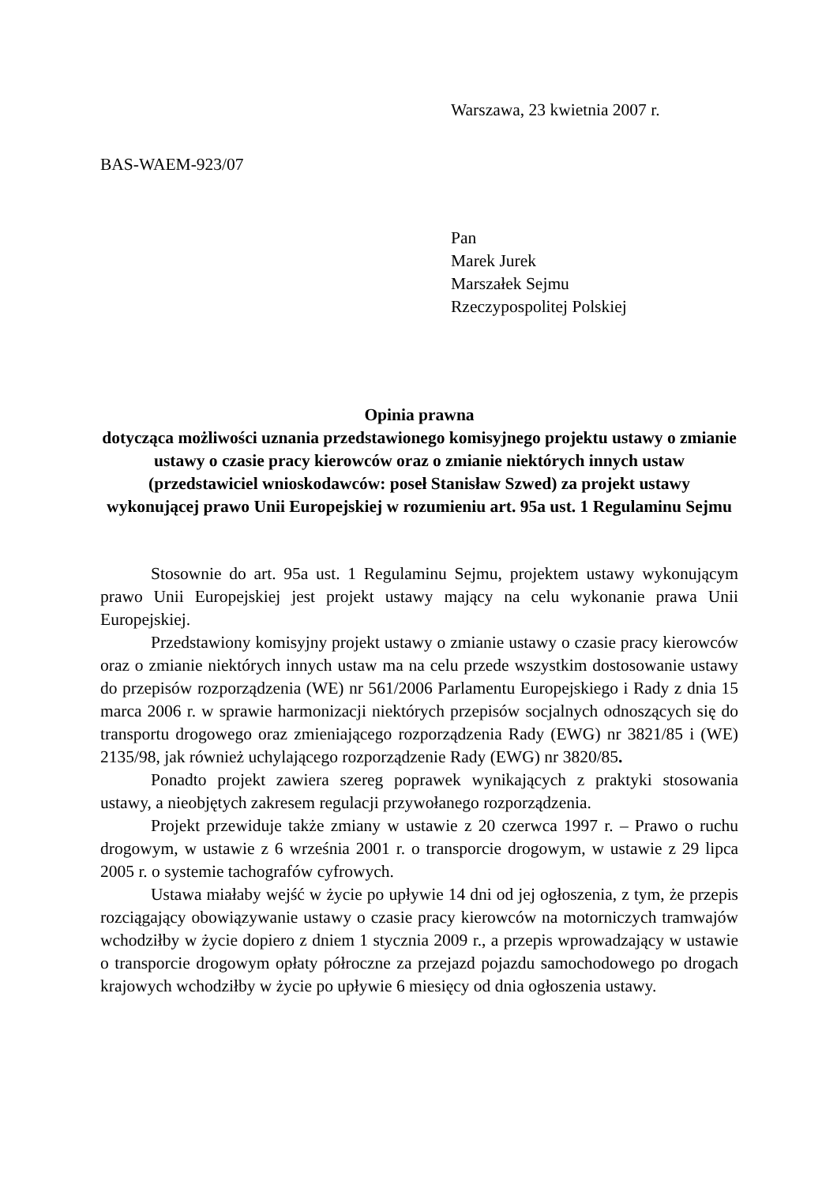Warszawa, 23 kwietnia 2007 r.
BAS-WAEM-923/07
Pan
Marek Jurek
Marszałek Sejmu
Rzeczypospolitej Polskiej
Opinia prawna
dotycząca możliwości uznania przedstawionego komisyjnego projektu ustawy o zmianie ustawy o czasie pracy kierowców oraz o zmianie niektórych innych ustaw (przedstawiciel wnioskodawców: poseł Stanisław Szwed) za projekt ustawy wykonującej prawo Unii Europejskiej w rozumieniu art. 95a ust. 1 Regulaminu Sejmu
Stosownie do art. 95a ust. 1 Regulaminu Sejmu, projektem ustawy wykonującym prawo Unii Europejskiej jest projekt ustawy mający na celu wykonanie prawa Unii Europejskiej.
Przedstawiony komisyjny projekt ustawy o zmianie ustawy o czasie pracy kierowców oraz o zmianie niektórych innych ustaw ma na celu przede wszystkim dostosowanie ustawy do przepisów rozporządzenia (WE) nr 561/2006 Parlamentu Europejskiego i Rady z dnia 15 marca 2006 r. w sprawie harmonizacji niektórych przepisów socjalnych odnoszących się do transportu drogowego oraz zmieniającego rozporządzenia Rady (EWG) nr 3821/85 i (WE) 2135/98, jak również uchylającego rozporządzenie Rady (EWG) nr 3820/85.
Ponadto projekt zawiera szereg poprawek wynikających z praktyki stosowania ustawy, a nieobjętych zakresem regulacji przywołanego rozporządzenia.
Projekt przewiduje także zmiany w ustawie z 20 czerwca 1997 r. – Prawo o ruchu drogowym, w ustawie z 6 września 2001 r. o transporcie drogowym, w ustawie z 29 lipca 2005 r. o systemie tachografów cyfrowych.
Ustawa miałaby wejść w życie po upływie 14 dni od jej ogłoszenia, z tym, że przepis rozciągający obowiązywanie ustawy o czasie pracy kierowców na motorniczych tramwajów wchodziłby w życie dopiero z dniem 1 stycznia 2009 r., a przepis wprowadzający w ustawie o transporcie drogowym opłaty półroczne za przejazd pojazdu samochodowego po drogach krajowych wchodziłby w życie po upływie 6 miesięcy od dnia ogłoszenia ustawy.